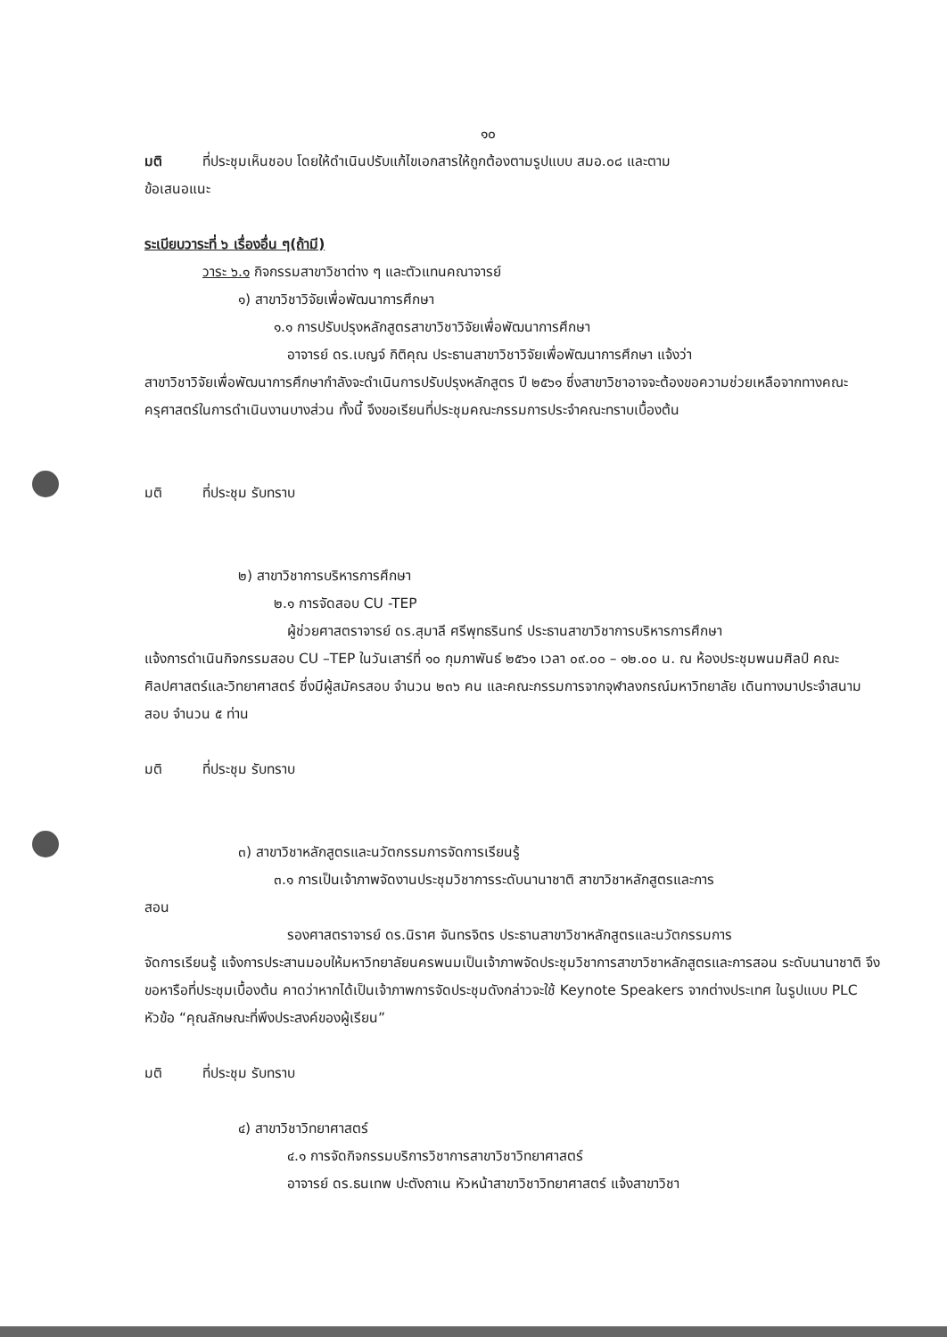๑๐
มติ ที่ประชุมเห็นชอบ โดยให้ดำเนินปรับแก้ไขเอกสารให้ถูกต้องตามรูปแบบ สมอ.๐๘ และตาม
ข้อเสนอแนะ
ระเบียบวาระที่ ๖ เรื่องอื่น ๆ(ถ้ามี)
วาระ ๖.๑ กิจกรรมสาขาวิชาต่าง ๆ และตัวแทนคณาจารย์
๑) สาขาวิชาวิจัยเพื่อพัฒนาการศึกษา
๑.๑ การปรับปรุงหลักสูตรสาขาวิชาวิจัยเพื่อพัฒนาการศึกษา
อาจารย์ ดร.เบญจ์ กิติคุณ ประธานสาขาวิชาวิจัยเพื่อพัฒนาการศึกษา แจ้งว่า
สาขาวิชาวิจัยเพื่อพัฒนาการศึกษากำลังจะดำเนินการปรับปรุงหลักสูตร ปี ๒๕๖๑ ซึ่งสาขาวิชาอาจจะต้องขอความช่วยเหลือจากทางคณะครุศาสตร์ในการดำเนินงานบางส่วน ทั้งนี้ จึงขอเรียนที่ประชุมคณะกรรมการประจำคณะทราบเบื้องต้น
มติ ที่ประชุม รับทราบ
๒) สาขาวิชาการบริหารการศึกษา
๒.๑ การจัดสอบ CU -TEP
ผู้ช่วยศาสตราจารย์ ดร.สุมาลี ศรีพุทธรินทร์ ประธานสาขาวิชาการบริหารการศึกษา
แจ้งการดำเนินกิจกรรมสอบ CU –TEP ในวันเสาร์ที่ ๑๐ กุมภาพันธ์ ๒๕๖๑ เวลา ๐๙.๐๐ – ๑๒.๐๐ น. ณ ห้องประชุมพนมศิลป์ คณะศิลปศาสตร์และวิทยาศาสตร์ ซึ่งมีผู้สมัครสอบ จำนวน ๒๓๖ คน และคณะกรรมการจากจุฬาลงกรณ์มหาวิทยาลัย เดินทางมาประจำสนามสอบ จำนวน ๕ ท่าน
มติ ที่ประชุม รับทราบ
๓) สาขาวิชาหลักสูตรและนวัตกรรมการจัดการเรียนรู้
๓.๑ การเป็นเจ้าภาพจัดงานประชุมวิชาการระดับนานาชาติ สาขาวิชาหลักสูตรและการ
สอน
รองศาสตราจารย์ ดร.นิราศ จันทรจิตร ประธานสาขาวิชาหลักสูตรและนวัตกรรมการ
จัดการเรียนรู้ แจ้งการประสานมอบให้มหาวิทยาลัยนครพนมเป็นเจ้าภาพจัดประชุมวิชาการสาขาวิชาหลักสูตรและการสอน ระดับนานาชาติ จึงขอหารือที่ประชุมเบื้องต้น คาดว่าหากได้เป็นเจ้าภาพการจัดประชุมดังกล่าวจะใช้ Keynote Speakers จากต่างประเทศ ในรูปแบบ PLC หัวข้อ “คุณลักษณะที่พึงประสงค์ของผู้เรียน”
มติ ที่ประชุม รับทราบ
๔) สาขาวิชาวิทยาศาสตร์
๔.๑ การจัดกิจกรรมบริการวิชาการสาขาวิชาวิทยาศาสตร์
อาจารย์ ดร.ธนเทพ ปะตังถาเน หัวหน้าสาขาวิชาวิทยาศาสตร์ แจ้งสาขาวิชา